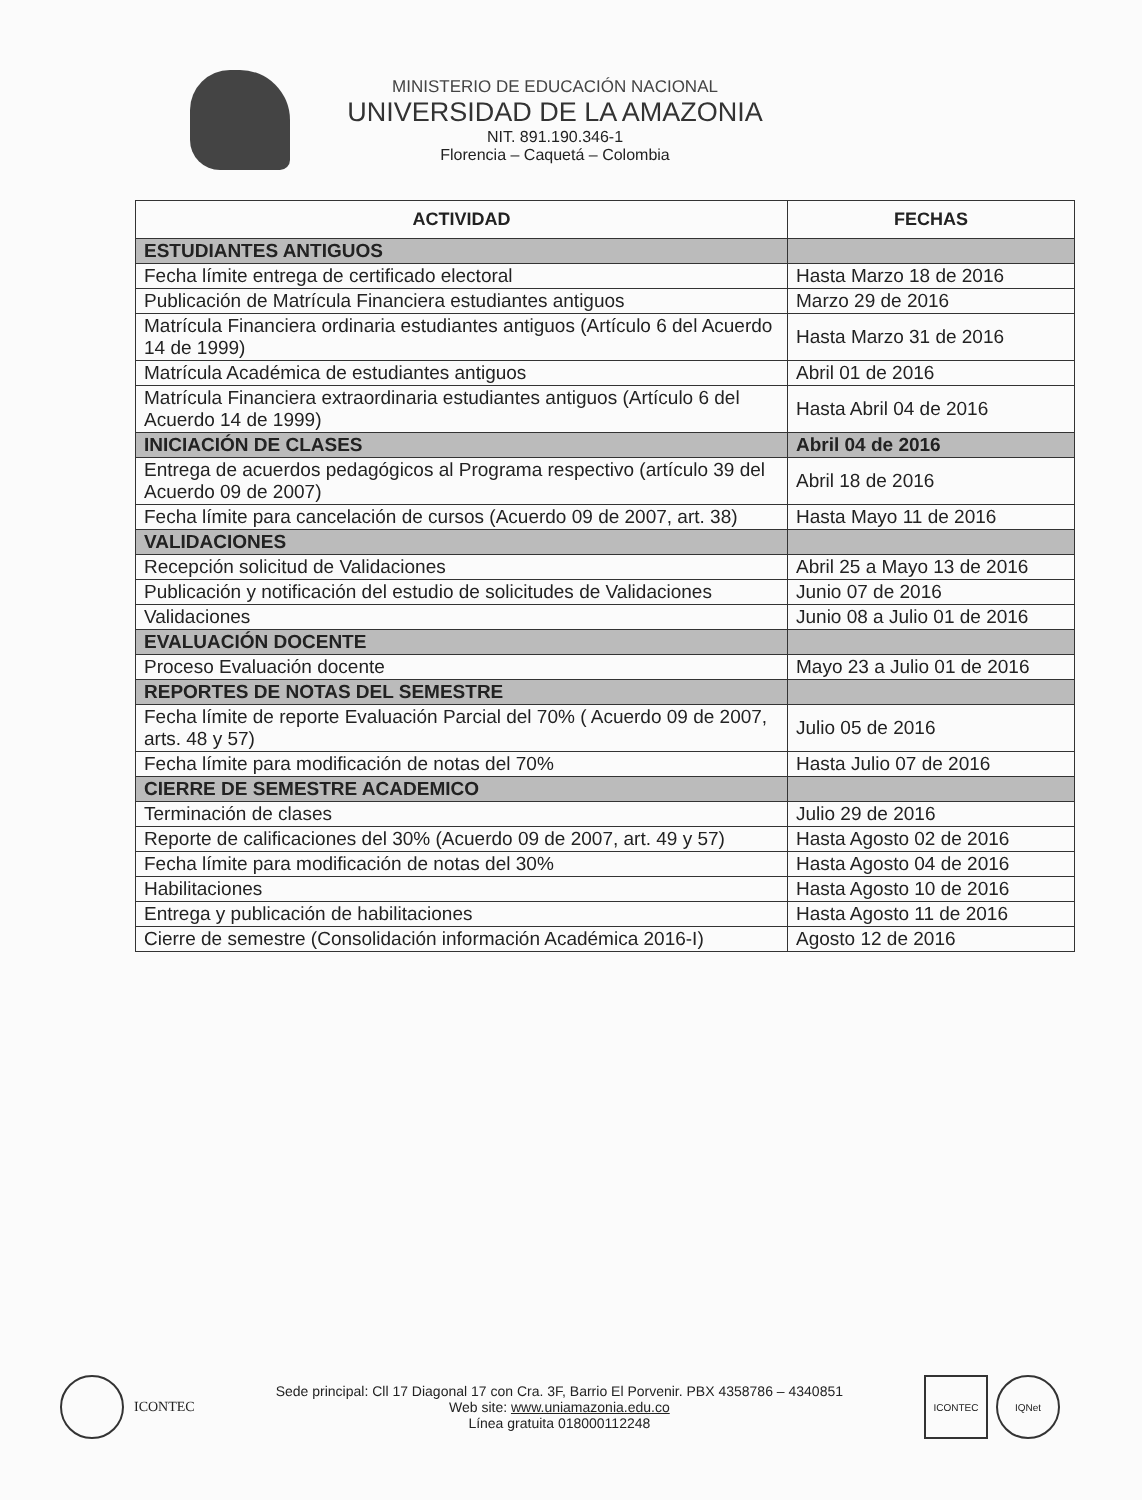MINISTERIO DE EDUCACIÓN NACIONAL
UNIVERSIDAD DE LA AMAZONIA
NIT. 891.190.346-1
Florencia – Caquetá – Colombia
| ACTIVIDAD | FECHAS |
| --- | --- |
| ESTUDIANTES ANTIGUOS | |
| Fecha límite entrega de certificado electoral | Hasta Marzo 18 de 2016 |
| Publicación de Matrícula Financiera estudiantes antiguos | Marzo 29 de 2016 |
| Matrícula Financiera ordinaria estudiantes antiguos (Artículo 6 del Acuerdo 14 de 1999) | Hasta Marzo 31 de 2016 |
| Matrícula Académica de estudiantes antiguos | Abril 01 de 2016 |
| Matrícula Financiera extraordinaria estudiantes antiguos (Artículo 6 del Acuerdo 14 de 1999) | Hasta Abril 04 de 2016 |
| INICIACIÓN DE CLASES | Abril 04 de 2016 |
| Entrega de acuerdos pedagógicos al Programa respectivo (artículo 39 del Acuerdo 09 de 2007) | Abril 18 de 2016 |
| Fecha límite para cancelación de cursos (Acuerdo 09 de 2007, art. 38) | Hasta Mayo 11 de 2016 |
| VALIDACIONES | |
| Recepción solicitud de Validaciones | Abril 25 a Mayo 13 de 2016 |
| Publicación y notificación del estudio de solicitudes de Validaciones | Junio 07 de 2016 |
| Validaciones | Junio 08 a Julio 01 de 2016 |
| EVALUACIÓN DOCENTE | |
| Proceso Evaluación docente | Mayo 23 a Julio 01 de 2016 |
| REPORTES DE NOTAS DEL SEMESTRE | |
| Fecha límite de reporte Evaluación Parcial del 70% ( Acuerdo 09 de 2007, arts. 48 y 57) | Julio 05 de 2016 |
| Fecha límite para modificación de notas del 70% | Hasta Julio 07 de 2016 |
| CIERRE DE SEMESTRE ACADEMICO | |
| Terminación de clases | Julio 29 de 2016 |
| Reporte de calificaciones del 30% (Acuerdo 09 de 2007, art. 49 y 57) | Hasta Agosto 02 de 2016 |
| Fecha límite para modificación de notas del 30% | Hasta Agosto 04 de 2016 |
| Habilitaciones | Hasta Agosto 10 de 2016 |
| Entrega y publicación de habilitaciones | Hasta Agosto 11 de 2016 |
| Cierre de semestre (Consolidación información Académica 2016-I) | Agosto 12 de 2016 |
ICONTEC
Sede principal: Cll 17 Diagonal 17 con Cra. 3F, Barrio El Porvenir. PBX 4358786 – 4340851
Web site: www.uniamazonia.edu.co
Línea gratuita 018000112248
ICONTEC IQNet